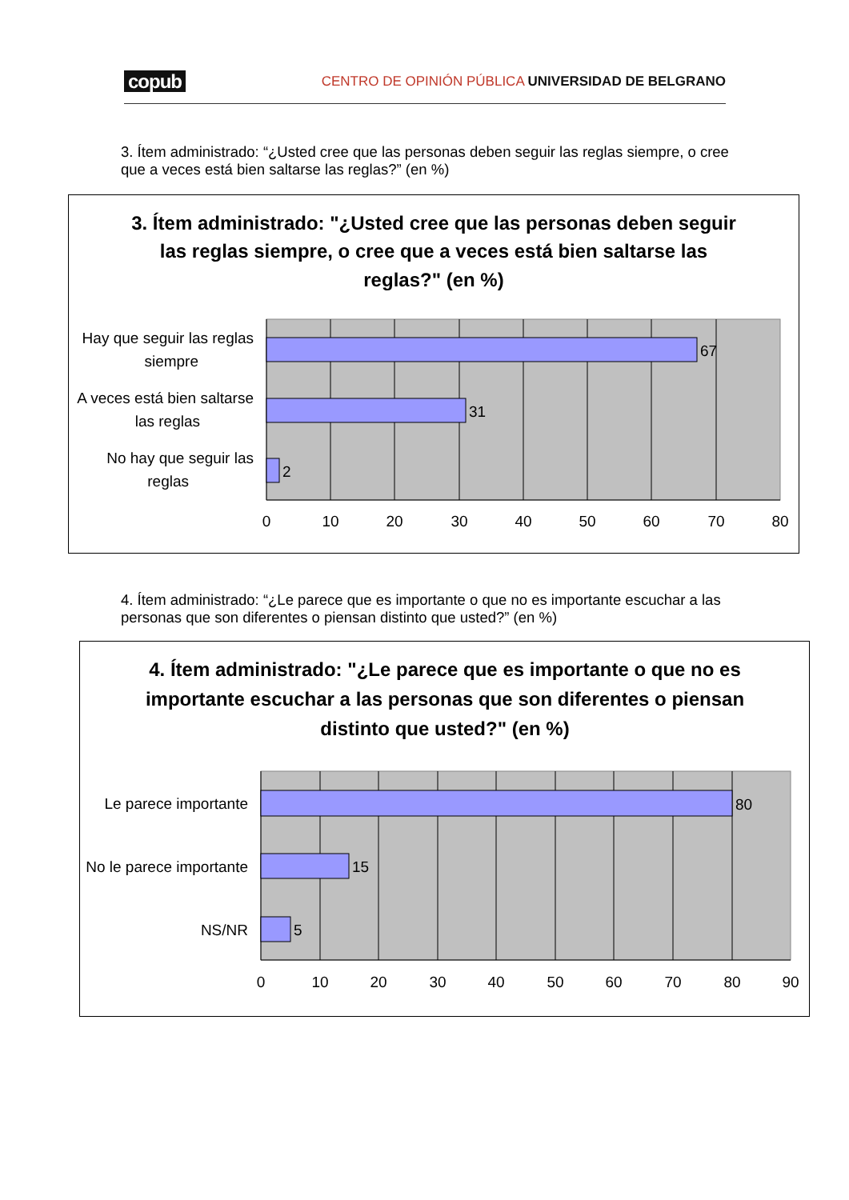copub CENTRO DE OPINIÓN PÚBLICA UNIVERSIDAD DE BELGRANO
3. Ítem administrado: “¿Usted cree que las personas deben seguir las reglas siempre, o cree que a veces está bien saltarse las reglas?” (en %)
3. Ítem administrado: "¿Usted cree que las personas deben seguir
las reglas siempre, o cree que a veces está bien saltarse las
reglas?" (en %)
67
31
2
Hay que seguir las reglas
siempre
A veces está bien saltarse
las reglas
No hay que seguir las
reglas
0
10
20
30
40
50
60
70
80
4. Ítem administrado: “¿Le parece que es importante o que no es importante escuchar a las personas que son diferentes o piensan distinto que usted?” (en %)
4. Ítem administrado: "¿Le parece que es importante o que no es
importante escuchar a las personas que son diferentes o piensan
distinto que usted?" (en %)
80
15
5
Le parece importante
No le parece importante
NS/NR
0
10
20
30
40
50
60
70
80
90